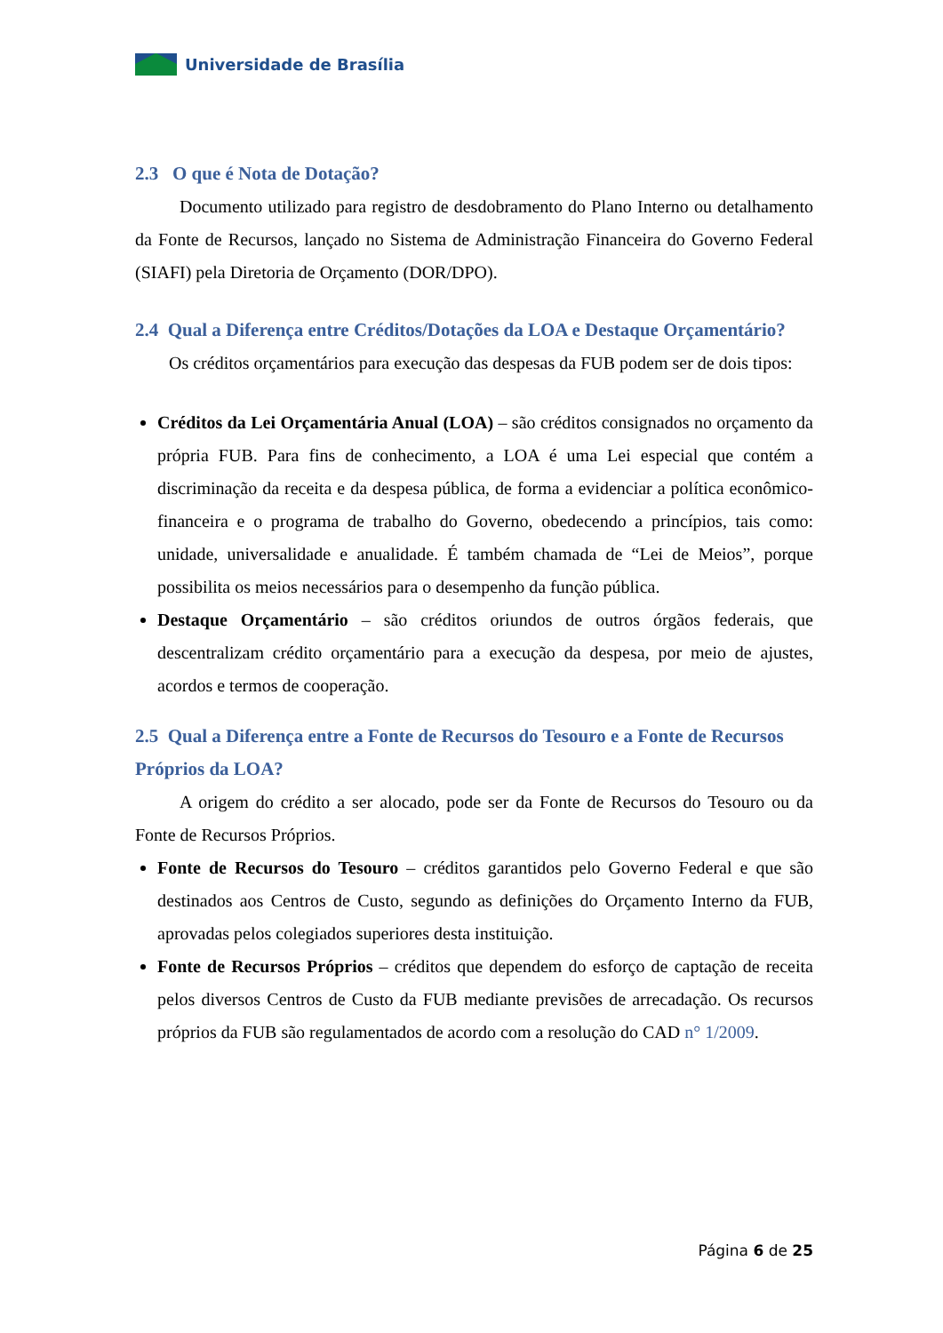Universidade de Brasília
2.3 O que é Nota de Dotação?
Documento utilizado para registro de desdobramento do Plano Interno ou detalhamento da Fonte de Recursos, lançado no Sistema de Administração Financeira do Governo Federal (SIAFI) pela Diretoria de Orçamento (DOR/DPO).
2.4 Qual a Diferença entre Créditos/Dotações da LOA e Destaque Orçamentário?
Os créditos orçamentários para execução das despesas da FUB podem ser de dois tipos:
Créditos da Lei Orçamentária Anual (LOA) – são créditos consignados no orçamento da própria FUB. Para fins de conhecimento, a LOA é uma Lei especial que contém a discriminação da receita e da despesa pública, de forma a evidenciar a política econômico-financeira e o programa de trabalho do Governo, obedecendo a princípios, tais como: unidade, universalidade e anualidade. É também chamada de “Lei de Meios”, porque possibilita os meios necessários para o desempenho da função pública.
Destaque Orçamentário – são créditos oriundos de outros órgãos federais, que descentralizam crédito orçamentário para a execução da despesa, por meio de ajustes, acordos e termos de cooperação.
2.5 Qual a Diferença entre a Fonte de Recursos do Tesouro e a Fonte de Recursos Próprios da LOA?
A origem do crédito a ser alocado, pode ser da Fonte de Recursos do Tesouro ou da Fonte de Recursos Próprios.
Fonte de Recursos do Tesouro – créditos garantidos pelo Governo Federal e que são destinados aos Centros de Custo, segundo as definições do Orçamento Interno da FUB, aprovadas pelos colegiados superiores desta instituição.
Fonte de Recursos Próprios – créditos que dependem do esforço de captação de receita pelos diversos Centros de Custo da FUB mediante previsões de arrecadação. Os recursos próprios da FUB são regulamentados de acordo com a resolução do CAD n° 1/2009.
Página 6 de 25